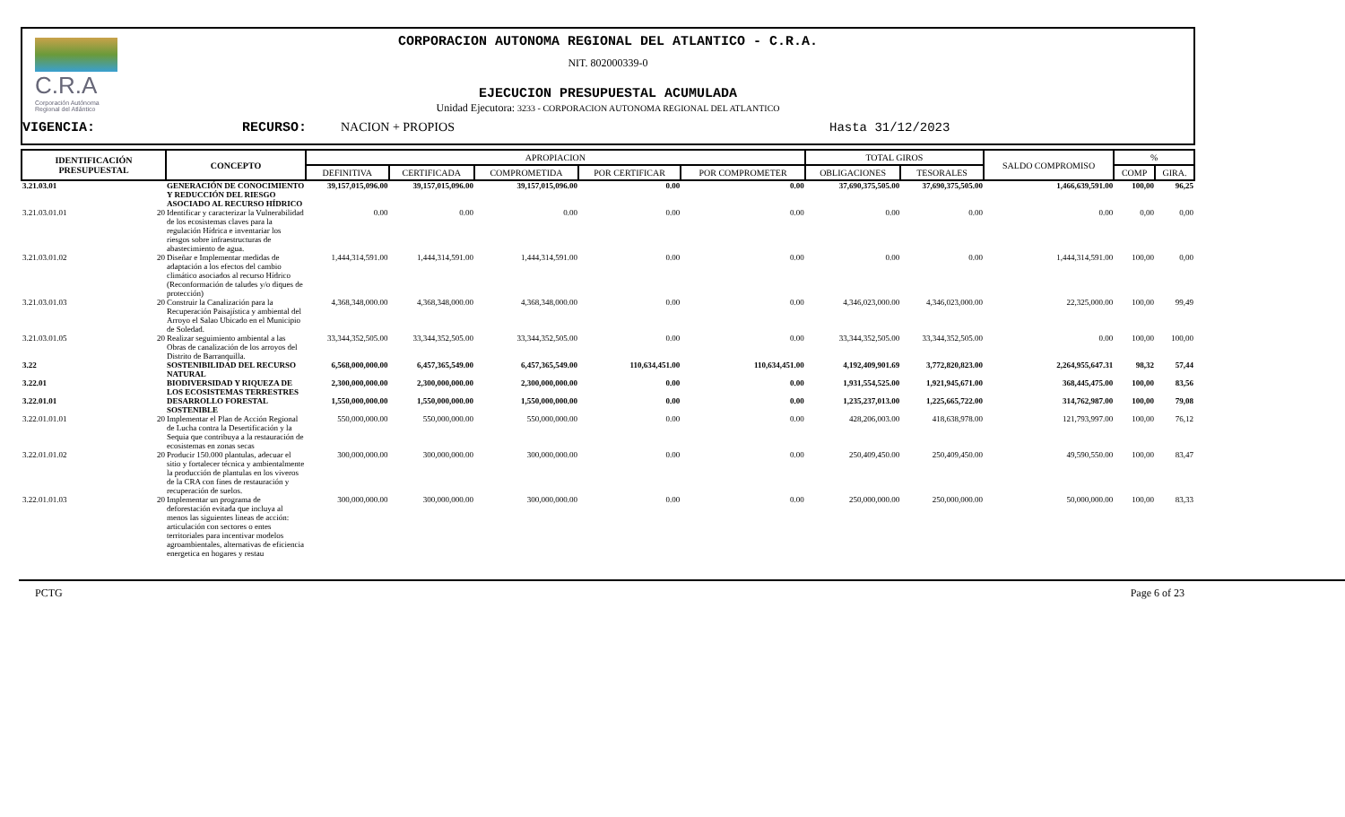C.R.A
Corporación Autónoma Regional del Atlántico
CORPORACION AUTONOMA REGIONAL DEL ATLANTICO - C.R.A.
NIT. 802000339-0
EJECUCION PRESUPUESTAL ACUMULADA
Unidad Ejecutora: 3233 - CORPORACION AUTONOMA REGIONAL DEL ATLANTICO
VIGENCIA: RECURSO: NACION + PROPIOS Hasta 31/12/2023
| IDENTIFICACIÓN PRESUPUESTAL | CONCEPTO | APROPIACION | | | | | TOTAL GIROS | | SALDO COMPROMISO | % | |
| --- | --- | --- | --- | --- | --- | --- | --- | --- | --- | --- | --- |
| | | DEFINITIVA | CERTIFICADA | COMPROMETIDA | POR CERTIFICAR | POR COMPROMETER | OBLIGACIONES | TESORALES | | COMP | GIRA. |
| 3.21.03.01 | GENERACIÓN DE CONOCIMIENTO Y REDUCCIÓN DEL RIESGO ASOCIADO AL RECURSO HÍDRICO | 39,157,015,096.00 | 39,157,015,096.00 | 39,157,015,096.00 | 0.00 | 0.00 | 37,690,375,505.00 | 37,690,375,505.00 | 1,466,639,591.00 | 100,00 | 96,25 |
| 3.21.03.01.01 20 | Identificar y caracterizar la Vulnerabilidad de los ecosistemas claves para la regulación Hídrica e inventariar los riesgos sobre infraestructuras de abastecimiento de agua. | 0.00 | 0.00 | 0.00 | 0.00 | 0.00 | 0.00 | 0.00 | 0.00 | 0,00 | 0,00 |
| 3.21.03.01.02 20 | Diseñar e Implementar medidas de adaptación a los efectos del cambio climático asociados al recurso Hídrico (Reconformación de taludes y/o diques de protección) | 1,444,314,591.00 | 1,444,314,591.00 | 1,444,314,591.00 | 0.00 | 0.00 | 0.00 | 0.00 | 1,444,314,591.00 | 100,00 | 0,00 |
| 3.21.03.01.03 20 | Construir la Canalización para la Recuperación Paisajística y ambiental del Arroyo el Salao Ubicado en el Municipio de Soledad. | 4,368,348,000.00 | 4,368,348,000.00 | 4,368,348,000.00 | 0.00 | 0.00 | 4,346,023,000.00 | 4,346,023,000.00 | 22,325,000.00 | 100,00 | 99,49 |
| 3.21.03.01.05 20 | Realizar seguimiento ambiental a las Obras de canalización de los arroyos del Distrito de Barranquilla. | 33,344,352,505.00 | 33,344,352,505.00 | 33,344,352,505.00 | 0.00 | 0.00 | 33,344,352,505.00 | 33,344,352,505.00 | 0.00 | 100,00 | 100,00 |
| 3.22 | SOSTENIBILIDAD DEL RECURSO NATURAL | 6,568,000,000.00 | 6,457,365,549.00 | 6,457,365,549.00 | 110,634,451.00 | 110,634,451.00 | 4,192,409,901.69 | 3,772,820,823.00 | 2,264,955,647.31 | 98,32 | 57,44 |
| 3.22.01 | BIODIVERSIDAD Y RIQUEZA DE LOS ECOSISTEMAS TERRESTRES | 2,300,000,000.00 | 2,300,000,000.00 | 2,300,000,000.00 | 0.00 | 0.00 | 1,931,554,525.00 | 1,921,945,671.00 | 368,445,475.00 | 100,00 | 83,56 |
| 3.22.01.01 | DESARROLLO FORESTAL SOSTENIBLE | 1,550,000,000.00 | 1,550,000,000.00 | 1,550,000,000.00 | 0.00 | 0.00 | 1,235,237,013.00 | 1,225,665,722.00 | 314,762,987.00 | 100,00 | 79,08 |
| 3.22.01.01.01 20 | Implementar el Plan de Acción Regional de Lucha contra la Desertificación y la Sequia que contribuya a la restauración de ecosistemas en zonas secas | 550,000,000.00 | 550,000,000.00 | 550,000,000.00 | 0.00 | 0.00 | 428,206,003.00 | 418,638,978.00 | 121,793,997.00 | 100,00 | 76,12 |
| 3.22.01.01.02 20 | Producir 150.000 plantulas, adecuar el sitio y fortalecer técnica y ambientalmente la producción de plantulas en los viveros de la CRA con fines de restauración y recuperación de suelos. | 300,000,000.00 | 300,000,000.00 | 300,000,000.00 | 0.00 | 0.00 | 250,409,450.00 | 250,409,450.00 | 49,590,550.00 | 100,00 | 83,47 |
| 3.22.01.01.03 20 | Implementar un programa de deforestación evitada que incluya al menos las siguientes lineas de acción: articulación con sectores o entes territoriales para incentivar modelos agroambientales, alternativas de eficiencia energetica en hogares y restau | 300,000,000.00 | 300,000,000.00 | 300,000,000.00 | 0.00 | 0.00 | 250,000,000.00 | 250,000,000.00 | 50,000,000.00 | 100,00 | 83,33 |
PCTG Page 6 of 23